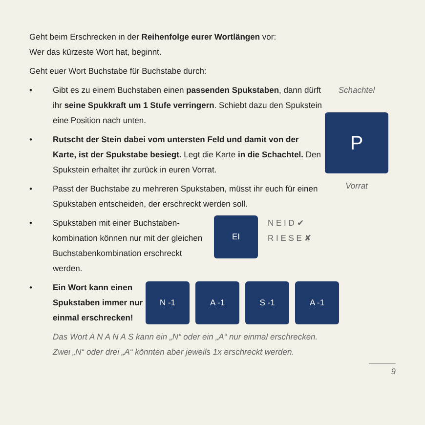Geht beim Erschrecken in der Reihenfolge eurer Wortlängen vor:
Wer das kürzeste Wort hat, beginnt.
Geht euer Wort Buchstabe für Buchstabe durch:
• Gibt es zu einem Buchstaben einen passenden Spukstaben, dann dürft ihr seine Spukkraft um 1 Stufe verringern. Schiebt dazu den Spukstein eine Position nach unten.
• Rutscht der Stein dabei vom untersten Feld und damit von der Karte, ist der Spukstabe besiegt. Legt die Karte in die Schachtel. Den Spukstein erhaltet ihr zurück in euren Vorrat.
• Passt der Buchstabe zu mehreren Spukstaben, müsst ihr euch für einen Spukstaben entscheiden, der erschreckt werden soll.
Schachtel
P
Vorrat
• Spukstaben mit einer Buchstaben-kombination können nur mit der gleichen Buchstabenkombination erschreckt werden. EI N E I D ✔
R I E S E ✘
• Ein Wort kann einen Spukstaben immer nur einmal erschrecken! N -1 A -1 S -1 A -1
Das Wort A N A N A S kann ein „N“ oder ein „A“ nur einmal erschrecken.
Zwei „N“ oder drei „A“ könnten aber jeweils 1x erschreckt werden.
9